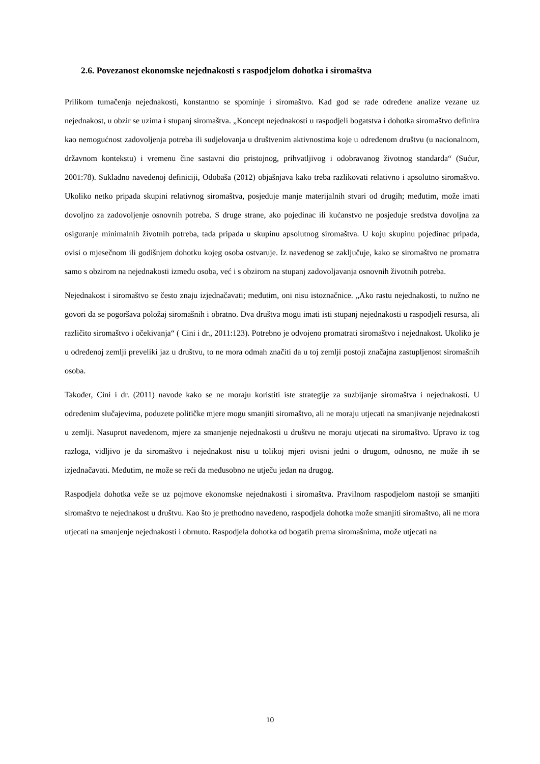2.6. Povezanost ekonomske nejednakosti s raspodjelom dohotka i siromaštva
Prilikom tumačenja nejednakosti, konstantno se spominje i siromaštvo. Kad god se rade određene analize vezane uz nejednakost, u obzir se uzima i stupanj siromaštva. „Koncept nejednakosti u raspodjeli bogatstva i dohotka siromaštvo definira kao nemogućnost zadovoljenja potreba ili sudjelovanja u društvenim aktivnostima koje u određenom društvu (u nacionalnom, državnom kontekstu) i vremenu čine sastavni dio pristojnog, prihvatljivog i odobravanog životnog standarda“ (Sućur, 2001:78). Sukladno navedenoj definiciji, Odobaša (2012) objašnjava kako treba razlikovati relativno i apsolutno siromaštvo. Ukoliko netko pripada skupini relativnog siromaštva, posjeduje manje materijalnih stvari od drugih; međutim, može imati dovoljno za zadovoljenje osnovnih potreba. S druge strane, ako pojedinac ili kućanstvo ne posjeduje sredstva dovoljna za osiguranje minimalnih životnih potreba, tada pripada u skupinu apsolutnog siromaštva. U koju skupinu pojedinac pripada, ovisi o mjesečnom ili godišnjem dohotku kojeg osoba ostvaruje. Iz navedenog se zaključuje, kako se siromaštvo ne promatra samo s obzirom na nejednakosti između osoba, već i s obzirom na stupanj zadovoljavanja osnovnih životnih potreba.
Nejednakost i siromaštvo se često znaju izjednačavati; međutim, oni nisu istoznačnice. „Ako rastu nejednakosti, to nužno ne govori da se pogoršava položaj siromašnih i obratno. Dva društva mogu imati isti stupanj nejednakosti u raspodjeli resursa, ali različito siromaštvo i očekivanja“ ( Cini i dr., 2011:123). Potrebno je odvojeno promatrati siromaštvo i nejednakost. Ukoliko je u određenoj zemlji preveliki jaz u društvu, to ne mora odmah značiti da u toj zemlji postoji značajna zastupljenost siromašnih osoba.
Također, Cini i dr. (2011) navode kako se ne moraju koristiti iste strategije za suzbijanje siromaštva i nejednakosti. U određenim slučajevima, poduzete političke mjere mogu smanjiti siromaštvo, ali ne moraju utjecati na smanjivanje nejednakosti u zemlji. Nasuprot navedenom, mjere za smanjenje nejednakosti u društvu ne moraju utjecati na siromaštvo. Upravo iz tog razloga, vidljivo je da siromaštvo i nejednakost nisu u tolikoj mjeri ovisni jedni o drugom, odnosno, ne može ih se izjednačavati. Međutim, ne može se reći da međusobno ne utječu jedan na drugog.
Raspodjela dohotka veže se uz pojmove ekonomske nejednakosti i siromaštva. Pravilnom raspodjelom nastoji se smanjiti siromaštvo te nejednakost u društvu. Kao što je prethodno navedeno, raspodjela dohotka može smanjiti siromaštvo, ali ne mora utjecati na smanjenje nejednakosti i obrnuto. Raspodjela dohotka od bogatih prema siromašnima, može utjecati na
10